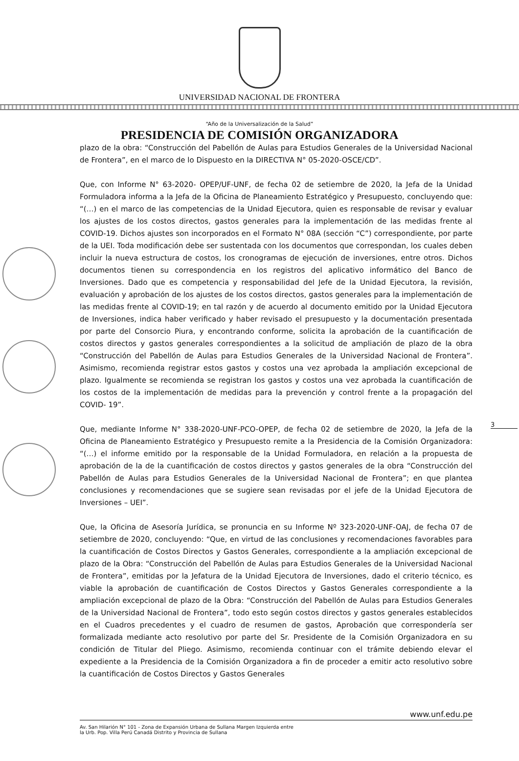UNIVERSIDAD NACIONAL DE FRONTERA
“Año de la Universalización de la Salud”
PRESIDENCIA DE COMISIÓN ORGANIZADORA
3
plazo de la obra: “Construcción del Pabellón de Aulas para Estudios Generales de la Universidad Nacional de Frontera”, en el marco de lo Dispuesto en la DIRECTIVA N° 05-2020-OSCE/CD”.
Que, con Informe N° 63-2020- OPEP/UF-UNF, de fecha 02 de setiembre de 2020, la Jefa de la Unidad Formuladora informa a la Jefa de la Oficina de Planeamiento Estratégico y Presupuesto, concluyendo que: “(…) en el marco de las competencias de la Unidad Ejecutora, quien es responsable de revisar y evaluar los ajustes de los costos directos, gastos generales para la implementación de las medidas frente al COVID-19. Dichos ajustes son incorporados en el Formato N° 08A (sección “C”) correspondiente, por parte de la UEI. Toda modificación debe ser sustentada con los documentos que correspondan, los cuales deben incluir la nueva estructura de costos, los cronogramas de ejecución de inversiones, entre otros. Dichos documentos tienen su correspondencia en los registros del aplicativo informático del Banco de Inversiones. Dado que es competencia y responsabilidad del Jefe de la Unidad Ejecutora, la revisión, evaluación y aprobación de los ajustes de los costos directos, gastos generales para la implementación de las medidas frente al COVID-19; en tal razón y de acuerdo al documento emitido por la Unidad Ejecutora de Inversiones, indica haber verificado y haber revisado el presupuesto y la documentación presentada por parte del Consorcio Piura, y encontrando conforme, solicita la aprobación de la cuantificación de costos directos y gastos generales correspondientes a la solicitud de ampliación de plazo de la obra “Construcción del Pabellón de Aulas para Estudios Generales de la Universidad Nacional de Frontera”. Asimismo, recomienda registrar estos gastos y costos una vez aprobada la ampliación excepcional de plazo. Igualmente se recomienda se registran los gastos y costos una vez aprobada la cuantificación de los costos de la implementación de medidas para la prevención y control frente a la propagación del COVID- 19”.
Que, mediante Informe N° 338-2020-UNF-PCO-OPEP, de fecha 02 de setiembre de 2020, la Jefa de la Oficina de Planeamiento Estratégico y Presupuesto remite a la Presidencia de la Comisión Organizadora: “(…) el informe emitido por la responsable de la Unidad Formuladora, en relación a la propuesta de aprobación de la de la cuantificación de costos directos y gastos generales de la obra “Construcción del Pabellón de Aulas para Estudios Generales de la Universidad Nacional de Frontera”; en que plantea conclusiones y recomendaciones que se sugiere sean revisadas por el jefe de la Unidad Ejecutora de Inversiones – UEI”.
Que, la Oficina de Asesoría Jurídica, se pronuncia en su Informe Nº 323-2020-UNF-OAJ, de fecha 07 de setiembre de 2020, concluyendo: “Que, en virtud de las conclusiones y recomendaciones favorables para la cuantificación de Costos Directos y Gastos Generales, correspondiente a la ampliación excepcional de plazo de la Obra: “Construcción del Pabellón de Aulas para Estudios Generales de la Universidad Nacional de Frontera”, emitidas por la Jefatura de la Unidad Ejecutora de Inversiones, dado el criterio técnico, es viable la aprobación de cuantificación de Costos Directos y Gastos Generales correspondiente a la ampliación excepcional de plazo de la Obra: “Construcción del Pabellón de Aulas para Estudios Generales de la Universidad Nacional de Frontera”, todo esto según costos directos y gastos generales establecidos en el Cuadros precedentes y el cuadro de resumen de gastos, Aprobación que correspondería ser formalizada mediante acto resolutivo por parte del Sr. Presidente de la Comisión Organizadora en su condición de Titular del Pliego. Asimismo, recomienda continuar con el trámite debiendo elevar el expediente a la Presidencia de la Comisión Organizadora a fin de proceder a emitir acto resolutivo sobre la cuantificación de Costos Directos y Gastos Generales
www.unf.edu.pe
Av. San Hilarión N° 101 - Zona de Expansión Urbana de Sullana Margen Izquierda entre
la Urb. Pop. Villa Perú Canadá Distrito y Provincia de Sullana